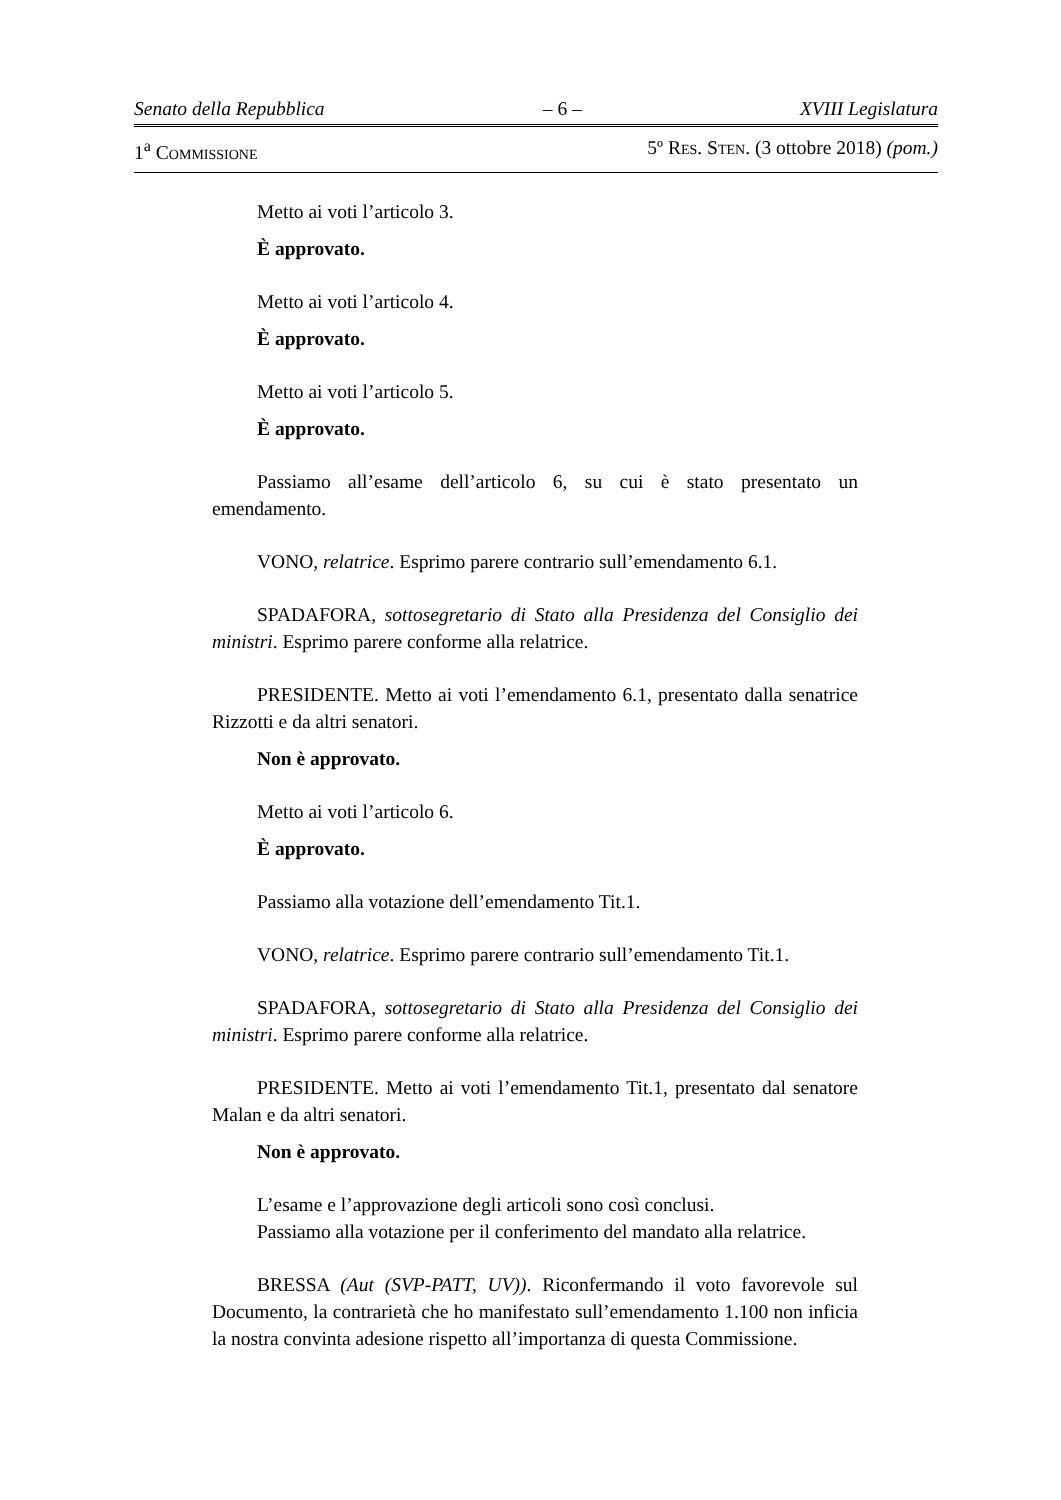Senato della Repubblica – 6 – XVIII Legislatura
1<sup>a</sup> COMMISSIONE 5º RES. STEN. (3 ottobre 2018) (pom.)
Metto ai voti l’articolo 3.
È approvato.
Metto ai voti l’articolo 4.
È approvato.
Metto ai voti l’articolo 5.
È approvato.
Passiamo all’esame dell’articolo 6, su cui è stato presentato un emendamento.
VONO, relatrice. Esprimo parere contrario sull’emendamento 6.1.
SPADAFORA, sottosegretario di Stato alla Presidenza del Consiglio dei ministri. Esprimo parere conforme alla relatrice.
PRESIDENTE. Metto ai voti l’emendamento 6.1, presentato dalla senatrice Rizzotti e da altri senatori.
Non è approvato.
Metto ai voti l’articolo 6.
È approvato.
Passiamo alla votazione dell’emendamento Tit.1.
VONO, relatrice. Esprimo parere contrario sull’emendamento Tit.1.
SPADAFORA, sottosegretario di Stato alla Presidenza del Consiglio dei ministri. Esprimo parere conforme alla relatrice.
PRESIDENTE. Metto ai voti l’emendamento Tit.1, presentato dal senatore Malan e da altri senatori.
Non è approvato.
L’esame e l’approvazione degli articoli sono così conclusi.
Passiamo alla votazione per il conferimento del mandato alla relatrice.
BRESSA (Aut (SVP-PATT, UV)). Riconfermando il voto favorevole sul Documento, la contrarietà che ho manifestato sull’emendamento 1.100 non inficia la nostra convinta adesione rispetto all’importanza di questa Commissione.